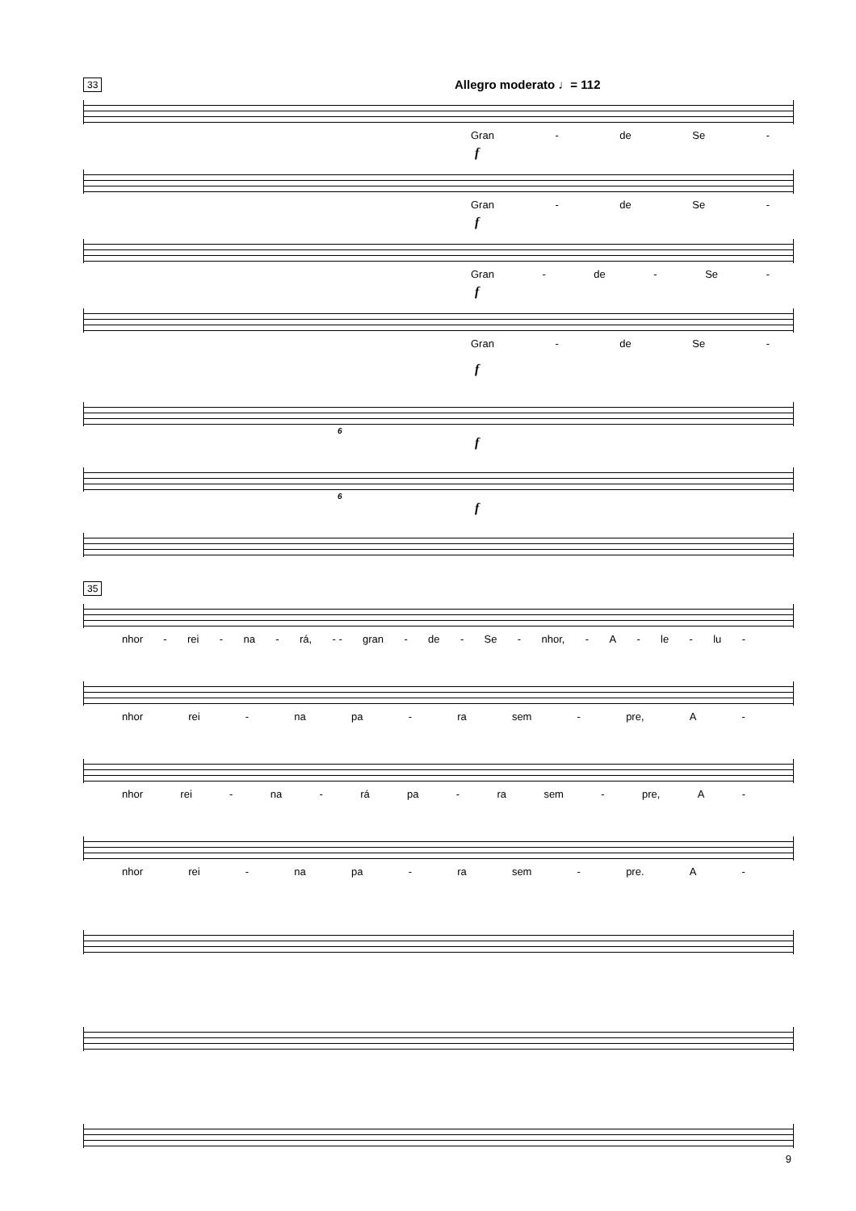33 Allegro moderato ♩= 112
Gran - de Se -
f
Gran - de Se -
f
Gran - de - Se -
f
Gran - de Se -
f
6
f
6
f
35
nhor - rei - na - rá, - - gran - de - Se - nhor, - A - le - lu -
nhor rei - na pa - ra sem - pre, A -
nhor rei - na - rá pa - ra sem - pre, A -
nhor rei - na pa - ra sem - pre. A -
9